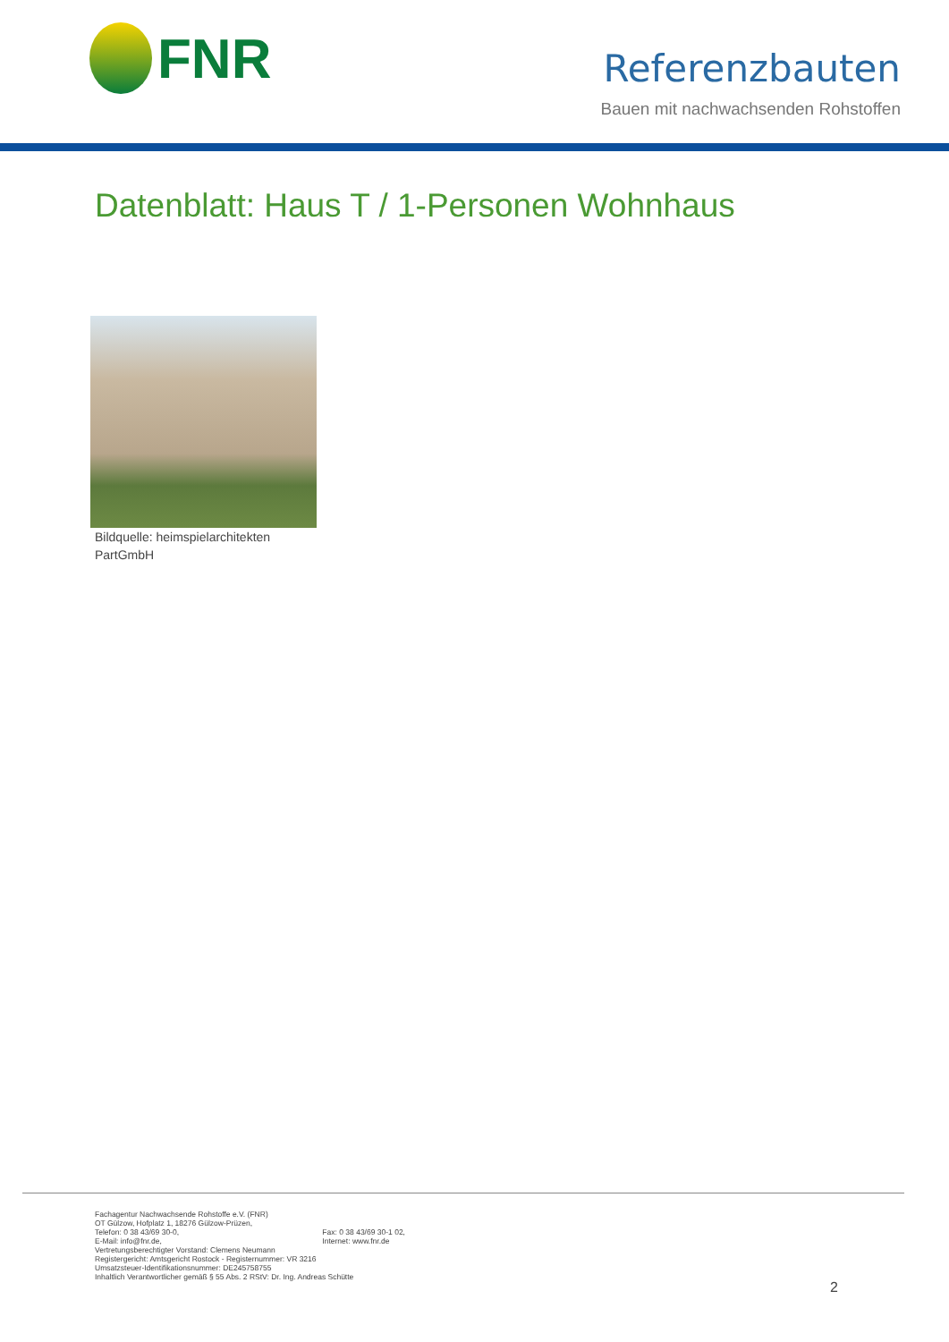FNR
Referenzbauten
Bauen mit nachwachsenden Rohstoffen
Datenblatt: Haus T / 1-Personen Wohnhaus
Bildquelle: heimspielarchitekten PartGmbH
Fachagentur Nachwachsende Rohstoffe e.V. (FNR)
OT Gülzow, Hofplatz 1, 18276 Gülzow-Prüzen,
Telefon: 0 38 43/69 30-0, Fax: 0 38 43/69 30-1 02,
E-Mail: info@fnr.de, Internet: www.fnr.de
Vertretungsberechtigter Vorstand: Clemens Neumann
Registergericht: Amtsgericht Rostock - Registernummer: VR 3216
Umsatzsteuer-Identifikationsnummer: DE245758755
Inhaltlich Verantwortlicher gemäß § 55 Abs. 2 RStV: Dr. Ing. Andreas Schütte
2